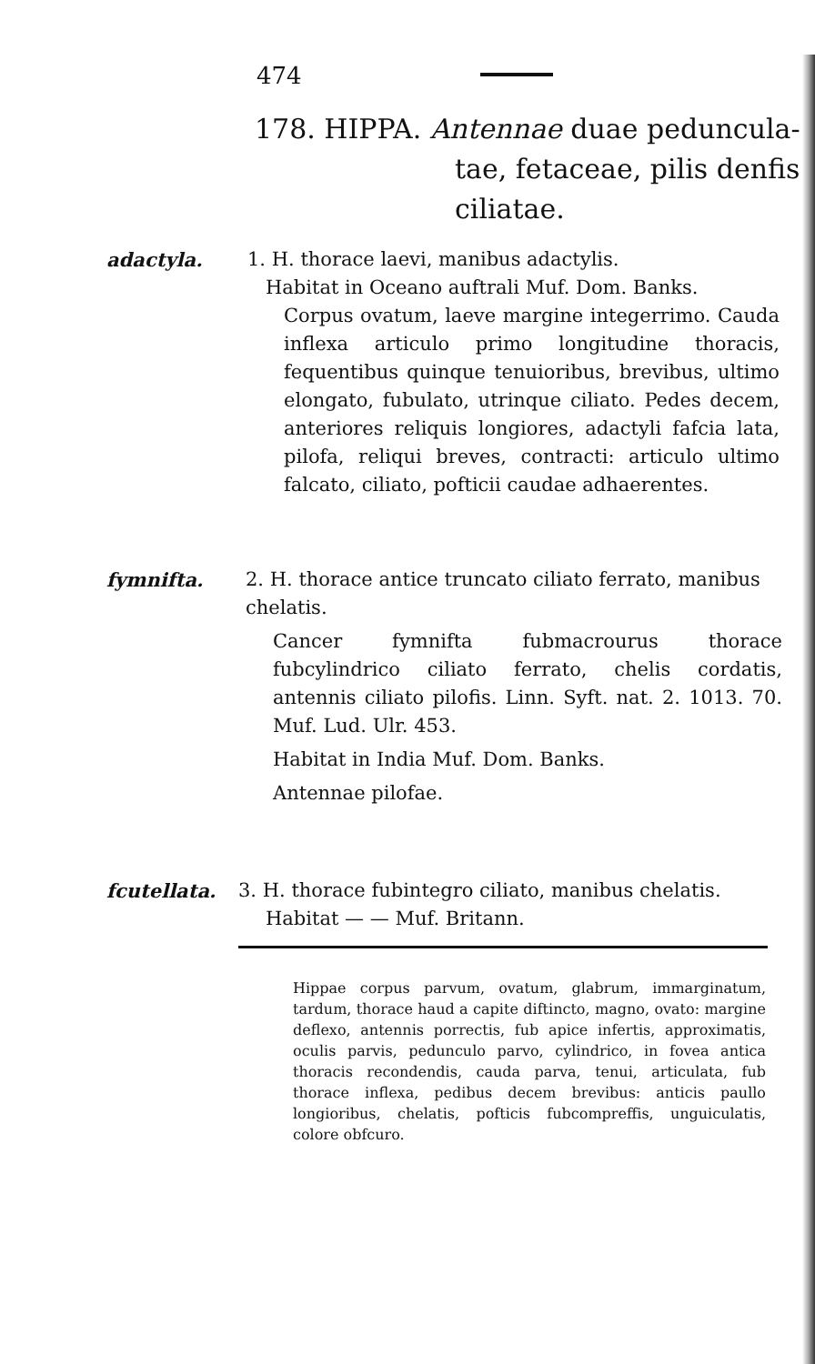474
178. HIPPA. Antennae duae peduncula-
tae, fetaceae, pilis denfis ciliatae.
adactyla.
1. H. thorace laevi, manibus adactylis.
Habitat in Oceano auftrali Muf. Dom. Banks.
Corpus ovatum, laeve margine integerrimo. Cauda inflexa articulo primo longitudine thoracis, fequentibus quinque tenuioribus, brevibus, ultimo elongato, fubulato, utrinque ciliato. Pedes decem, anteriores reliquis longiores, adactyli fafcia lata, pilofa, reliqui breves, contracti: articulo ultimo falcato, ciliato, pofticii caudae adhaerentes.
fymnifta.
2. H. thorace antice truncato ciliato ferrato, manibus chelatis.
Cancer fymnifta fubmacrourus thorace fubcylindrico ciliato ferrato, chelis cordatis, antennis ciliato pilofis. Linn. Syft. nat. 2. 1013. 70. Muf. Lud. Ulr. 453.
Habitat in India Muf. Dom. Banks.
Antennae pilofae.
fcutellata.
3. H. thorace fubintegro ciliato, manibus chelatis.
Habitat — — Muf. Britann.
Hippae corpus parvum, ovatum, glabrum, immarginatum, tardum, thorace haud a capite diftincto, magno, ovato: margine deflexo, antennis porrectis, fub apice infertis, approximatis, oculis parvis, pedunculo parvo, cylindrico, in fovea antica thoracis recondendis, cauda parva, tenui, articulata, fub thorace inflexa, pedibus decem brevibus: anticis paullo longioribus, chelatis, pofticis fubcompreffis, unguiculatis, colore obfcuro.